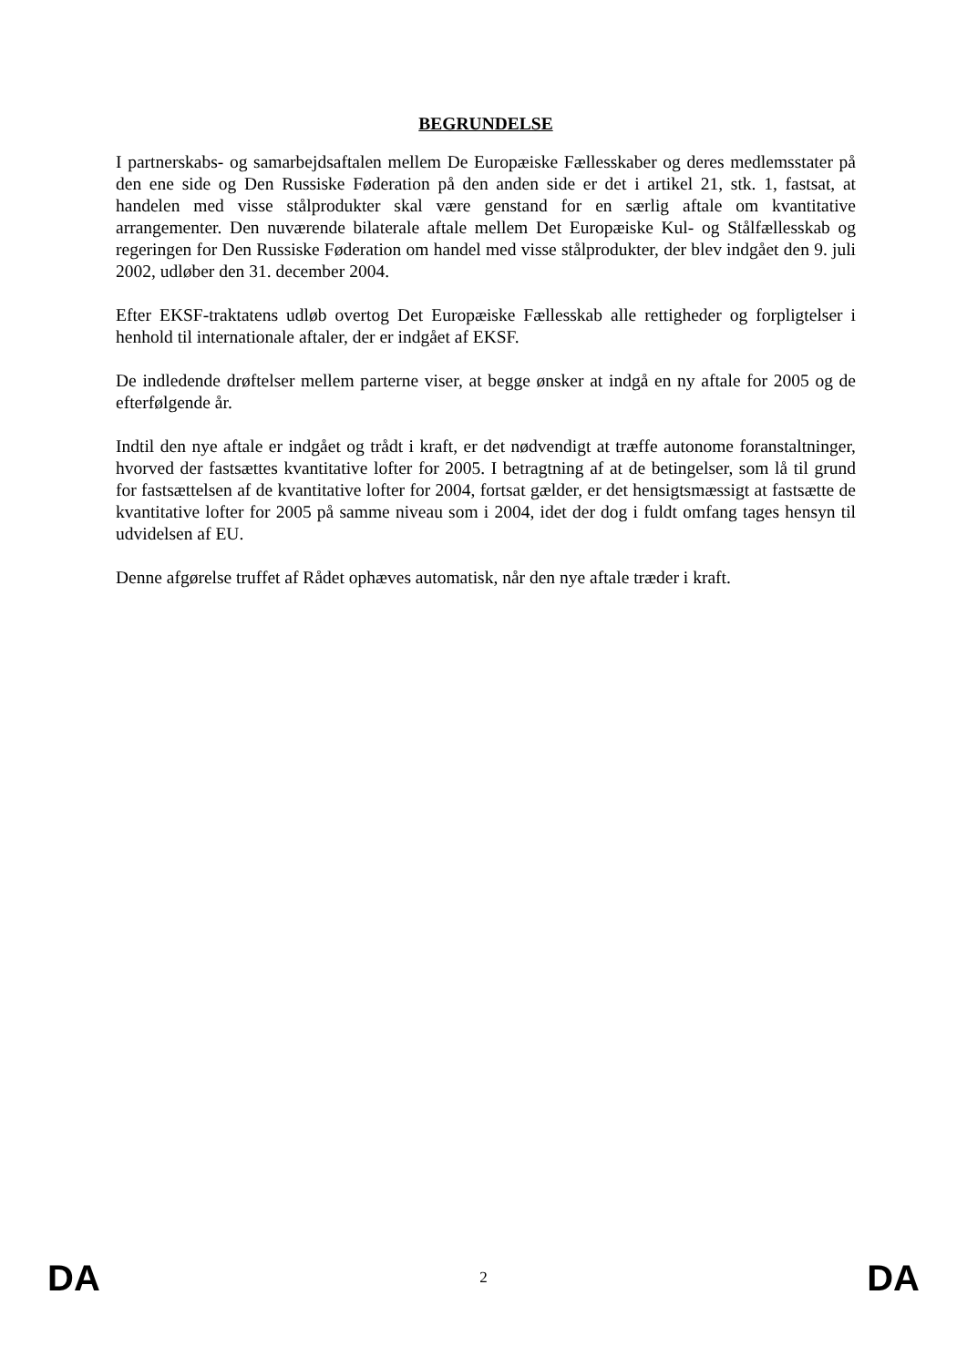BEGRUNDELSE
I partnerskabs- og samarbejdsaftalen mellem De Europæiske Fællesskaber og deres medlemsstater på den ene side og Den Russiske Føderation på den anden side er det i artikel 21, stk. 1, fastsat, at handelen med visse stålprodukter skal være genstand for en særlig aftale om kvantitative arrangementer. Den nuværende bilaterale aftale mellem Det Europæiske Kul- og Stålfællesskab og regeringen for Den Russiske Føderation om handel med visse stålprodukter, der blev indgået den 9. juli 2002, udløber den 31. december 2004.
Efter EKSF-traktatens udløb overtog Det Europæiske Fællesskab alle rettigheder og forpligtelser i henhold til internationale aftaler, der er indgået af EKSF.
De indledende drøftelser mellem parterne viser, at begge ønsker at indgå en ny aftale for 2005 og de efterfølgende år.
Indtil den nye aftale er indgået og trådt i kraft, er det nødvendigt at træffe autonome foranstaltninger, hvorved der fastsættes kvantitative lofter for 2005. I betragtning af at de betingelser, som lå til grund for fastsættelsen af de kvantitative lofter for 2004, fortsat gælder, er det hensigtsmæssigt at fastsætte de kvantitative lofter for 2005 på samme niveau som i 2004, idet der dog i fuldt omfang tages hensyn til udvidelsen af EU.
Denne afgørelse truffet af Rådet ophæves automatisk, når den nye aftale træder i kraft.
DA 2 DA